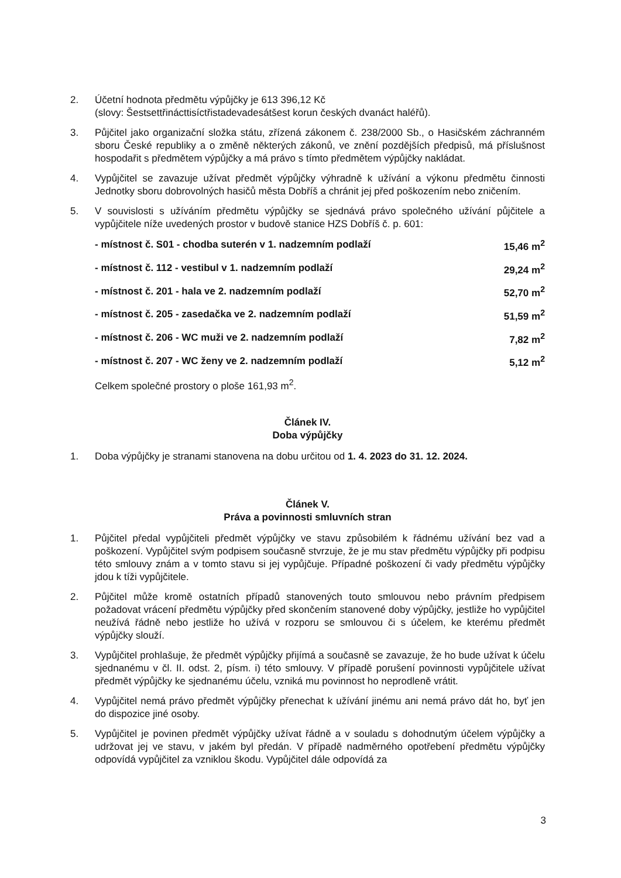2. Účetní hodnota předmětu výpůjčky je 613 396,12 Kč
(slovy: Šestsettřinácttisíctřistadevadesátšest korun českých dvanáct haléřů).
3. Půjčitel jako organizační složka státu, zřízená zákonem č. 238/2000 Sb., o Hasičském záchranném sboru České republiky a o změně některých zákonů, ve znění pozdějších předpisů, má příslušnost hospodařit s předmětem výpůjčky a má právo s tímto předmětem výpůjčky nakládat.
4. Vypůjčitel se zavazuje užívat předmět výpůjčky výhradně k užívání a výkonu předmětu činnosti Jednotky sboru dobrovolných hasičů města Dobříš a chránit jej před poškozením nebo zničením.
5. V souvislosti s užíváním předmětu výpůjčky se sjednává právo společného užívání půjčitele a vypůjčitele níže uvedených prostor v budově stanice HZS Dobříš č. p. 601:
| - místnost č. S01 - chodba suterén v 1. nadzemním podlaží | 15,46 m<sup>2</sup> |
| - místnost č. 112 - vestibul v 1. nadzemním podlaží | 29,24 m<sup>2</sup> |
| - místnost č. 201 - hala ve 2. nadzemním podlaží | 52,70 m<sup>2</sup> |
| - místnost č. 205 - zasedačka ve 2. nadzemním podlaží | 51,59 m<sup>2</sup> |
| - místnost č. 206 - WC muži ve 2. nadzemním podlaží | 7,82 m<sup>2</sup> |
| - místnost č. 207 - WC ženy ve 2. nadzemním podlaží | 5,12 m<sup>2</sup> |
Celkem společné prostory o ploše 161,93 m<sup>2</sup>.
Článek IV.
Doba výpůjčky
1. Doba výpůjčky je stranami stanovena na dobu určitou od 1. 4. 2023 do 31. 12. 2024.
Článek V.
Práva a povinnosti smluvních stran
1. Půjčitel předal vypůjčiteli předmět výpůjčky ve stavu způsobilém k řádnému užívání bez vad a poškození. Vypůjčitel svým podpisem současně stvrzuje, že je mu stav předmětu výpůjčky při podpisu této smlouvy znám a v tomto stavu si jej vypůjčuje. Případné poškození či vady předmětu výpůjčky jdou k tíži vypůjčitele.
2. Půjčitel může kromě ostatních případů stanovených touto smlouvou nebo právním předpisem požadovat vrácení předmětu výpůjčky před skončením stanovené doby výpůjčky, jestliže ho vypůjčitel neužívá řádně nebo jestliže ho užívá v rozporu se smlouvou či s účelem, ke kterému předmět výpůjčky slouží.
3. Vypůjčitel prohlašuje, že předmět výpůjčky přijímá a současně se zavazuje, že ho bude užívat k účelu sjednanému v čl. II. odst. 2, písm. i) této smlouvy. V případě porušení povinnosti vypůjčitele užívat předmět výpůjčky ke sjednanému účelu, vzniká mu povinnost ho neprodleně vrátit.
4. Vypůjčitel nemá právo předmět výpůjčky přenechat k užívání jinému ani nemá právo dát ho, byť jen do dispozice jiné osoby.
5. Vypůjčitel je povinen předmět výpůjčky užívat řádně a v souladu s dohodnutým účelem výpůjčky a udržovat jej ve stavu, v jakém byl předán. V případě nadměrného opotřebení předmětu výpůjčky odpovídá vypůjčitel za vzniklou škodu. Vypůjčitel dále odpovídá za
3